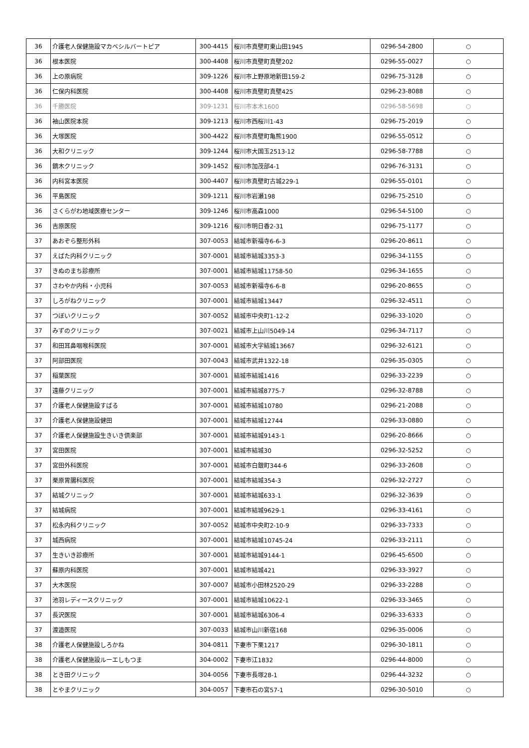| 36 | 介護老人保健施設マカベシルバートピア | 300-4415 | 桜川市真壁町東山田1945 | 0296-54-2800 | ○ |
| 36 | 根本医院 | 300-4408 | 桜川市真壁町真壁202 | 0296-55-0027 | ○ |
| 36 | 上の原病院 | 309-1226 | 桜川市上野原地新田159-2 | 0296-75-3128 | ○ |
| 36 | 仁保内科医院 | 300-4408 | 桜川市真壁町真壁425 | 0296-23-8088 | ○ |
| 36 | 千勝医院 | 309-1231 | 桜川市本木1600 | 0296-58-5698 | ○ |
| 36 | 袖山医院本院 | 309-1213 | 桜川市西桜川1-43 | 0296-75-2019 | ○ |
| 36 | 大塚医院 | 300-4422 | 桜川市真壁町亀熊1900 | 0296-55-0512 | ○ |
| 36 | 大和クリニック | 309-1244 | 桜川市大国玉2513-12 | 0296-58-7788 | ○ |
| 36 | 鏑木クリニック | 309-1452 | 桜川市加茂部4-1 | 0296-76-3131 | ○ |
| 36 | 内科宮本医院 | 300-4407 | 桜川市真壁町古城229-1 | 0296-55-0101 | ○ |
| 36 | 平島医院 | 309-1211 | 桜川市岩瀬198 | 0296-75-2510 | ○ |
| 36 | さくらがわ地域医療センター | 309-1246 | 桜川市高森1000 | 0296-54-5100 | ○ |
| 36 | 吉原医院 | 309-1216 | 桜川市明日香2-31 | 0296-75-1177 | ○ |
| 37 | あおぞら整形外科 | 307-0053 | 結城市新福寺6-6-3 | 0296-20-8611 | ○ |
| 37 | えばた内科クリニック | 307-0001 | 結城市結城3353-3 | 0296-34-1155 | ○ |
| 37 | きぬのまち診療所 | 307-0001 | 結城市結城11758-50 | 0296-34-1655 | ○ |
| 37 | さわやか内科・小児科 | 307-0053 | 結城市新福寺6-6-8 | 0296-20-8655 | ○ |
| 37 | しろがねクリニック | 307-0001 | 結城市結城13447 | 0296-32-4511 | ○ |
| 37 | つぼいクリニック | 307-0052 | 結城市中央町1-12-2 | 0296-33-1020 | ○ |
| 37 | みずのクリニック | 307-0021 | 結城市上山川5049-14 | 0296-34-7117 | ○ |
| 37 | 和田耳鼻咽喉科医院 | 307-0001 | 結城市大字結城13667 | 0296-32-6121 | ○ |
| 37 | 阿部田医院 | 307-0043 | 結城市武井1322-18 | 0296-35-0305 | ○ |
| 37 | 稲葉医院 | 307-0001 | 結城市結城1416 | 0296-33-2239 | ○ |
| 37 | 遠藤クリニック | 307-0001 | 結城市結城8775-7 | 0296-32-8788 | ○ |
| 37 | 介護老人保健施設すばる | 307-0001 | 結城市結城10780 | 0296-21-2088 | ○ |
| 37 | 介護老人保健施設健田 | 307-0001 | 結城市結城12744 | 0296-33-0880 | ○ |
| 37 | 介護老人保健施設生きいき倶楽部 | 307-0001 | 結城市結城9143-1 | 0296-20-8666 | ○ |
| 37 | 宮田医院 | 307-0001 | 結城市結城30 | 0296-32-5252 | ○ |
| 37 | 宮田外科医院 | 307-0001 | 結城市白銀町344-6 | 0296-33-2608 | ○ |
| 37 | 栗原胃腸科医院 | 307-0001 | 結城市結城354-3 | 0296-32-2727 | ○ |
| 37 | 結城クリニック | 307-0001 | 結城市結城633-1 | 0296-32-3639 | ○ |
| 37 | 結城病院 | 307-0001 | 結城市結城9629-1 | 0296-33-4161 | ○ |
| 37 | 松永内科クリニック | 307-0052 | 結城市中央町2-10-9 | 0296-33-7333 | ○ |
| 37 | 城西病院 | 307-0001 | 結城市結城10745-24 | 0296-33-2111 | ○ |
| 37 | 生きいき診療所 | 307-0001 | 結城市結城9144-1 | 0296-45-6500 | ○ |
| 37 | 蘇原内科医院 | 307-0001 | 結城市結城421 | 0296-33-3927 | ○ |
| 37 | 大木医院 | 307-0007 | 結城市小田林2520-29 | 0296-33-2288 | ○ |
| 37 | 池羽レディースクリニック | 307-0001 | 結城市結城10622-1 | 0296-33-3465 | ○ |
| 37 | 長沢医院 | 307-0001 | 結城市結城6306-4 | 0296-33-6333 | ○ |
| 37 | 渡邉医院 | 307-0033 | 結城市山川新宿168 | 0296-35-0006 | ○ |
| 38 | 介護老人保健施設しろかね | 304-0811 | 下妻市下栗1217 | 0296-30-1811 | ○ |
| 38 | 介護老人保健施設ルーエしもつま | 304-0002 | 下妻市江1832 | 0296-44-8000 | ○ |
| 38 | とき田クリニック | 304-0056 | 下妻市長塚28-1 | 0296-44-3232 | ○ |
| 38 | とやまクリニック | 304-0057 | 下妻市石の宮57-1 | 0296-30-5010 | ○ |